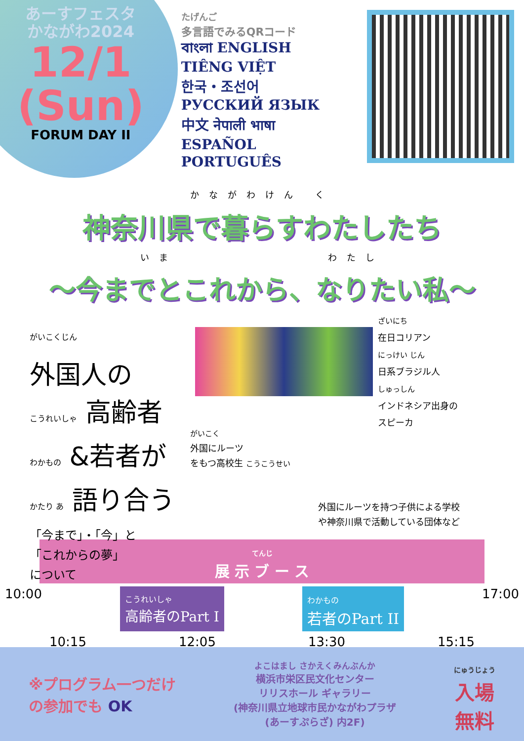あーすフェスタ
かながわ2024
12/1
(Sun)
FORUM DAY II
たげんご
多言語でみるQRコード
বাংলা ENGLISH
TIÊNG VIỆT
한국・조선어
РУССКИЙ ЯЗЫК
中文 नेपाली भाषा
ESPAÑOL
PORTUGUÊS
かながわけん く
神奈川県で暮らすわたしたち
いま　　　　　　　　わたし
～今までとこれから、なりたい私～
がいこくじん
外国人の
こうれいしゃ 高齢者
わかもの &若者が
かたり あ 語り合う
「今まで」・「今」と
「これからの夢」
について
がいこく
外国にルーツ
をもつ高校生 こうこうせい
ざいにち
在日コリアン
にっけい じん
日系ブラジル人
しゅっしん
インドネシア出身の
スピーカ
外国にルーツを持つ子供による学校
や神奈川県で活動している団体など
てんじ
展 示 ブ ー ス
10:00
こうれいしゃ
高齢者のPart I
わかもの
若者のPart II
17:00
10:15 12:05 13:30 15:15
※プログラム一つだけ
の参加でも OK
よこはまし さかえくみんぶんか
横浜市栄区民文化センター
リリスホール ギャラリー
(神奈川県立地球市民かながわプラザ
(あーすぷらざ) 内2F)
にゅうじょう
入場
無料